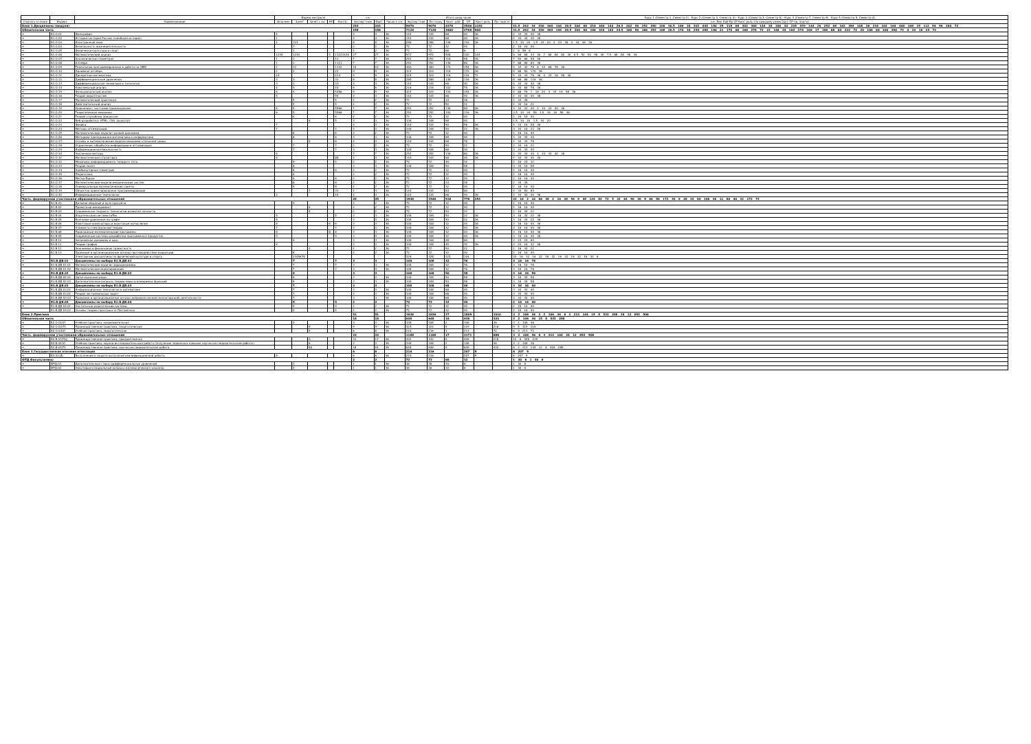| - | - | - | Форма контроля | | | | | з.е. | | - | Итого акад.часов | | | | | | Курс 1 (Семестр 1, Семестр 2) · Курс 2 (Семестр 3, Семестр 4) · Курс 3 (Семестр 5, Семестр 6) · Курс 4 (Семестр 7, Семестр 8) · Курс 5 (Семестр 9, Семестр А) |
| --- | --- | --- | --- | --- | --- | --- | --- | --- | --- | --- | --- | --- | --- | --- | --- | --- | --- |
| Считать в плане | Индекс | Наименование | Экза мен | Зачет | Зачет с оц. | КР | Контр. | Экспер тное | Факт | Часов в з.е. | Экспер тное | По плану | Конт. раб. | СР | Конт роль | Пр. подгот | з.е. Лек Лаб Пр СР Конт роль (по каждому семестру); СР пр. подгот |
| Блок 1.Дисциплины (модули) | | | | | | | | 243 | 243 | | 9076 | 9076 | 4378 | 3546 | 1152 | | 31.5 262 34 330 364 144 28.5 204 68 218 440 144 26.5 202 50 252 390 108 30.5 186 34 302 444 180 29 218 68 302 360 144 28 180 34 228 470 144 26 252 68 162 394 108 28 234 102 164 440 108 15 112 56 56 244 72 |
| Обязательная часть | | | | | | | | 198 | 198 | | 7128 | 7128 | 3460 | 2768 | 900 | | 31.5 262 34 330 364 144 28.5 204 68 186 424 144 24.5 186 50 186 352 108 28.5 170 34 254 388 180 21 170 68 168 278 72 23 148 34 164 374 108 17 186 68 64 222 72 20 186 68 100 294 72 4 32 16 24 72 |
| + | Б1.О.01 | Философия | 5 | | | | | 4 | 4 | 36 | 144 | 144 | 68 | 40 | 36 | | 4 34 34 40 36 |
| + | Б1.О.02 | История (история России, всеобщая история) | 1 | | | | | 4 | 4 | 36 | 144 | 144 | 68 | 40 | 36 | | 4 34 34 40 36 |
| + | Б1.О.03 | Иностранный язык | 4 | 123 | | | | 8 | 8 | 36 | 288 | 288 | 136 | 116 | 36 | | 1.5 34 20 1.5 34 20 2 34 38 3 34 38 36 |
| + | Б1.О.04 | Безопасность жизнедеятельности | | 7 | | | | 2 | 2 | 36 | 72 | 72 | 32 | 40 | | | 2 16 16 40 |
| + | Б1.О.05 | Физическая культура и спорт | | 1 | | | | 2 | 2 | 36 | 72 | 72 | 66 | 6 | | | 2 8 58 6 |
| + | Б1.О.06 | Математический анализ | 1234 | 1234 | | 4 | 11223344 | 27 | 27 | 36 | 972 | 972 | 508 | 320 | 144 | | 6 68 68 44 36 7 68 68 80 36 6.5 50 50 98 36 7.5 68 68 98 36 |
| + | Б1.О.07 | Аналитическая геометрия | 1 | 1 | | | 11 | 7 | 7 | 36 | 252 | 252 | 118 | 98 | 36 | | 7 50 68 98 36 |
| + | Б1.О.08 | Алгебра | 1 | 1 | | | 1111 | 7 | 7 | 36 | 252 | 252 | 136 | 80 | 36 | | 7 68 68 80 36 |
| + | Б1.О.09 | Технологии программирования и работа на ЭВМ | 2 | 12 | | | 1122 | 10 | 10 | 36 | 360 | 360 | 170 | 154 | 36 | | 4 34 34 76 6 34 68 78 36 |
| + | Б1.О.10 | Линейная алгебра | 2 | 2 | | | 22 | 9 | 9 | 36 | 324 | 324 | 118 | 170 | 36 | | 9 68 50 170 36 |
| + | Б1.О.11 | Дискретная математика | 24 | | | | 224 | 9 | 9 | 36 | 324 | 324 | 118 | 134 | 72 | | 5 34 34 76 36 4 34 16 58 36 |
| + | Б1.О.12 | Дифференциальные уравнения | 3 | 3 | | | 33 | 8 | 8 | 36 | 288 | 288 | 136 | 116 | 36 | | 8 68 68 116 36 |
| + | Б1.О.13 | Дифференциальная геометрия и топология | 3 | 3 | | | 33 | 4 | 4 | 36 | 144 | 144 | 68 | 40 | 36 | | 4 34 34 40 36 |
| + | Б1.О.14 | Комплексный анализ | 4 | 4 | | | 44 | 6 | 6 | 36 | 216 | 216 | 102 | 78 | 36 | | 6 34 68 78 36 |
| + | Б1.О.15 | Функциональный анализ | 6 | 4 | | | 4456 | 9 | 9 | 36 | 324 | 324 | 134 | 154 | 36 | | 4 68 76 1 16 20 4 34 16 58 36 |
| + | Б1.О.16 | Теория вероятностей | 5 | | | | 55 | 4 | 4 | 36 | 144 | 144 | 68 | 40 | 36 | | 4 34 34 40 36 |
| + | Б1.О.17 | Математический практикум | | 5 | | | 5 | 2 | 2 | 36 | 72 | 72 | 34 | 38 | | | 2 34 38 |
| + | Б1.О.18 | Действительный анализ | | 5 | | | 5 | 2 | 2 | 36 | 72 | 72 | 50 | 22 | | | 2 34 16 22 |
| + | Б1.О.19 | Уравнения с частными производными | 6 | 5 | | | 5566 | 7 | 7 | 36 | 252 | 252 | 136 | 80 | 36 | | 3 34 34 40 4 34 34 40 36 |
| + | Б1.О.20 | Теоретическая механика | 6 | 5 | | | 5566 | 7 | 7 | 36 | 252 | 252 | 100 | 116 | 36 | | 3.5 34 34 58 3.5 16 16 58 36 |
| + | Б1.О.21 | Теория случайных процессов | | 6 | | | 6 | 2 | 2 | 36 | 72 | 72 | 32 | 40 | | | 2 16 16 40 |
| + | Б1.О.22 | Веб-разработка: HTML, CSS, Javascript | | | 6 | | 5 | 3 | 3 | 36 | 108 | 108 | 68 | 40 | | | 1.5 34 20 1.5 34 20 |
| + | Б1.О.23 | Физика | 7 | | | | | 4 | 4 | 36 | 144 | 144 | 50 | 58 | 36 | | 4 34 16 58 36 |
| + | Б1.О.24 | Методы оптимизаций | 7 | | | | 7 | 3 | 3 | 36 | 108 | 108 | 50 | 22 | 36 | | 3 34 16 22 36 |
| + | Б1.О.25 | Математические модели газовой динамики | | 8 | | | 8 | 2 | 2 | 36 | 72 | 72 | 32 | 40 | | | 2 16 16 40 |
| + | Б1.О.26 | Методика преподавания математики и информатики | | 8 | | | 8 | 3 | 3 | 36 | 108 | 108 | 68 | 40 | | | 3 34 34 40 |
| + | Б1.О.27 | Основы и математические модели механики сплошной среды | | | 8 | | 8 | 4 | 4 | 36 | 144 | 144 | 68 | 76 | | | 4 34 34 76 |
| + | Б1.О.28 | Управление, обработка информации и оптимизация | | 7 | | | 7 | 2 | 2 | 36 | 72 | 72 | 50 | 22 | | | 2 34 16 22 |
| + | Б1.О.29 | Информационная безопасность | | 7 | | | 7 | 3 | 3 | 36 | 108 | 108 | 68 | 40 | | | 3 34 34 40 |
| + | Б1.О.30 | Численные методы | 8 | | | | | 7 | 7 | 36 | 252 | 252 | 136 | 80 | 36 | | 3 34 34 40 4 34 34 40 36 |
| + | Б1.О.31 | Математическая статистика | 8 | | | | 88 | 4 | 4 | 36 | 144 | 144 | 68 | 40 | 36 | | 4 34 34 40 36 |
| + | Б1.О.32 | Механика деформируемого твердого тела | | 9 | | | 9 | 2 | 2 | 36 | 72 | 72 | 40 | 32 | | | 2 16 24 32 |
| + | Б1.О.33 | Теория чисел | | 8 | | | | 3 | 3 | 36 | 108 | 108 | 50 | 58 | | | 3 34 16 58 |
| + | Б1.О.34 | Комбинаторная геометрия | | 6 | | | 6 | 2 | 2 | 36 | 72 | 72 | 32 | 40 | | | 2 16 16 40 |
| + | Б1.О.35 | Педагогика | | 6 | | | | 2 | 2 | 36 | 72 | 72 | 32 | 40 | | | 2 16 16 40 |
| + | Б1.О.36 | Метод Фурье | | 6 | | | 6 | 2 | 2 | 36 | 72 | 72 | 32 | 40 | | | 2 16 16 40 |
| + | Б1.О.37 | Математические модели механических систем | | 6 | | | 6 | 2 | 2 | 36 | 72 | 72 | 34 | 38 | | | 2 34 38 |
| + | Б1.О.38 | Универсальные математические пакеты | | 9 | | | 9 | 2 | 2 | 36 | 72 | 72 | 32 | 40 | | | 2 16 16 40 |
| + | Б1.О.39 | Объектно-ориентированное программирование | | | 3 | | 33 | 4 | 4 | 36 | 144 | 144 | 84 | 60 | | | 4 34 50 60 |
| + | Б1.О.40 | Информационные технологии | 4 | | | | 44 | 4 | 4 | 36 | 144 | 144 | 68 | 40 | 36 | | 4 34 34 40 36 |
| Часть, формируемая участниками образовательных отношений | | | | | | | | 45 | 45 | | 1948 | 1948 | 918 | 778 | 252 | | 32 16 2 16 66 38 2 16 48 56 8 48 134 82 72 5 32 64 96 36 9 66 98 172 36 8 48 34 64 146 36 11 80 40 32 172 72 |
| + | Б1.В.01 | Деловое общение и культура речи | | 4 | | | | 2 | 2 | 36 | 72 | 72 | 32 | 40 | | | 2 16 16 40 |
| + | Б1.В.02 | Проектный менеджмент | | | 6 | | | 2 | 2 | 36 | 72 | 72 | 32 | 40 | | | 2 16 16 40 |
| + | Б1.В.03 | Современные теории и технологии развития личности | | | 5 | | | 2 | 2 | 36 | 72 | 72 | 50 | 22 | | | 2 16 34 22 |
| + | Б1.В.04 | Издательская система LaTex | 5 | | | | 5 | 3 | 3 | 36 | 108 | 108 | 50 | 22 | 36 | | 3 16 34 22 36 |
| + | Б1.В.05 | Волновое уравнение на графе | 5 | | | | | 3 | 3 | 36 | 108 | 108 | 50 | 22 | 36 | | 3 16 34 22 36 |
| + | Б1.В.06 | Квантовые компьютеры и квантовые вычисления | 6 | | | 6 | 6 | 3 | 3 | 36 | 108 | 108 | 32 | 40 | 36 | | 3 16 16 40 36 |
| + | Б1.В.07 | Элементы спектральной теории | 7 | | | | 7 | 3 | 3 | 36 | 108 | 108 | 32 | 40 | 36 | | 3 16 16 40 36 |
| + | Б1.В.08 | Прикладные математические программы | 8 | | | 8 | 8 | 3 | 3 | 36 | 108 | 108 | 32 | 40 | 36 | | 3 16 16 40 36 |
| + | Б1.В.09 | Современные системы разработки программных продуктов | 9 | | | | 9 | 3 | 3 | 36 | 108 | 108 | 32 | 40 | 36 | | 3 16 16 40 36 |
| + | Б1.В.10 | Нелинейная динамика и хаос | | 9 | | | | 3 | 3 | 36 | 108 | 108 | 48 | 60 | | | 3 24 24 60 |
| + | Б1.В.11 | Теория графов | 9 | | | | | 3 | 3 | 36 | 108 | 108 | 40 | 32 | 36 | | 3 24 16 32 36 |
| + | Б1.В.12 | Экономика и финансовая грамотность | | | 3 | | | 2 | 2 | 36 | 72 | 72 | 50 | 22 | | | 2 16 34 22 |
| + | Б1.В.13 | Правовые и организационные основы противодействия коррупции | | 8 | | | | 2 | 2 | 36 | 72 | 72 | 32 | 40 | | | 2 16 16 40 |
| + | | Элективные дисциплины по физической культуре и спорту | | 2345678 | | | | | | | 328 | 328 | 224 | 104 | | | 32 16 32 16 32 16 32 16 32 16 32 16 32 8 |
| + | Б1.В.ДВ.01 | Дисциплины по выбору Б1.В.ДВ.01 | | 7 | | | 7 | 3 | 3 | | 108 | 108 | 32 | 76 | | | 3 16 16 76 |
| + | Б1.В.ДВ.01.01 | Математические модели гидродинамики | | 7 | | | 7 | 3 | 3 | 36 | 108 | 108 | 32 | 76 | | | 3 16 16 76 |
| - | Б1.В.ДВ.01.02 | Математическое моделирование | | 7 | | | 7 | 3 | 3 | 36 | 108 | 108 | 32 | 76 | | | 3 16 16 76 |
| + | Б1.В.ДВ.02 | Дисциплины по выбору Б1.В.ДВ.02 | | 8 | | | | 3 | 3 | | 108 | 108 | 50 | 58 | | | 3 16 34 58 |
| + | Б1.В.ДВ.02.01 | Ортогональные ряды | | 8 | | | | 3 | 3 | 36 | 108 | 108 | 50 | 58 | | | 3 16 34 58 |
| - | Б1.В.ДВ.02.02 | Дополнительные вопросы теории меры и измеримых функций | | 8 | | | | 3 | 3 | 36 | 108 | 108 | 50 | 58 | | | 3 16 34 58 |
| + | Б1.В.ДВ.03 | Дисциплины по выбору Б1.В.ДВ.03 | | 7 | | | | 3 | 3 | | 108 | 108 | 68 | 40 | | | 3 34 34 40 |
| + | Б1.В.ДВ.03.01 | Информационные технологии в математике | | 7 | | | | 3 | 3 | 36 | 108 | 108 | 68 | 40 | | | 3 34 34 40 |
| - | Б1.В.ДВ.03.02 | Теория экстремальных задач | | 7 | | | | 3 | 3 | 36 | 108 | 108 | 68 | 40 | | | 3 34 34 40 |
| - | Б1.В.ДВ.03.03 | Правовые и организационные основы добровольческой (волонтерской) деятельности | | 7 | | | | 3 | 3 | 36 | 108 | 108 | 68 | 40 | | | 3 34 34 40 |
| + | Б1.В.ДВ.04 | Дисциплины по выбору Б1.В.ДВ.04 | | 9 | | | 9 | 2 | 2 | | 72 | 72 | 32 | 40 | | | 2 16 16 40 |
| + | Б1.В.ДВ.04.01 | Настольные издательские системы | | 9 | | | 9 | 2 | 2 | 36 | 72 | 72 | 32 | 40 | | | 2 16 16 40 |
| - | Б1.В.ДВ.04.02 | Основы теории пространств Понтрягина | | 9 | | | 9 | 2 | 2 | 36 | 72 | 72 | 32 | 40 | | | 2 16 16 40 |
| Блок 2.Практика | | | | | | | | 51 | 51 | | 1836 | 1836 | 27 | 1809 | | 1010 | 3 2 106 36 3 2 106 36 6 3 213 144 15 8 532 288 24 12 852 506 |
| Обязательная часть | | | | | | | | 18 | 18 | | 648 | 648 | 10 | 638 | | 324 | 3 2 106 36 15 8 532 288 |
| + | Б2.О.01(У) | Учебная практика, ознакомительная | | 4 | | | | 3 | 3 | 36 | 108 | 108 | 2 | 106 | | 36 | 3 2 106 36 |
| + | Б2.О.02(П) | Производственная практика, педагогическая | | | 9 | | | 9 | 9 | 36 | 324 | 324 | 5 | 319 | | 216 | 9 5 319 216 |
| + | Б2.О.03(У) | Учебная практика, педагогическая | | | 9 | | | 6 | 6 | 36 | 216 | 216 | 3 | 213 | | 72 | 6 3 213 72 |
| Часть, формируемая участниками образовательных отношений | | | | | | | | 33 | 33 | | 1188 | 1188 | 17 | 1171 | | 686 | 3 2 106 36 6 3 213 144 24 12 852 506 |
| + | Б2.В.01(Пд) | Производственная практика, преддипломная | | | A | | | 12 | 12 | 36 | 432 | 432 | 6 | 426 | | 218 | 12 6 426 218 |
| + | Б2.В.02(У) | Учебная практика, научно-исследовательская работа (получение первичных навыков научно-исследовательской работы) | | | 6 | | | 3 | 3 | 36 | 108 | 108 | 2 | 106 | | 36 | 3 2 106 36 |
| + | Б2.В.03(П) | Производственная практика, научно-исследовательская работа | | | 8A | | | 18 | 18 | 36 | 648 | 648 | 9 | 639 | | 432 | 6 3 213 144 12 6 426 288 |
| Блок 3.Государственная итоговая аттестация | | | | | | | | 6 | 6 | | 216 | 216 | | 207 | 9 | | 6 207 9 |
| + | Б3.01(Д) | Выполнение и защита выпускной квалификационной работы | A | | | | | 6 | 6 | 36 | 216 | 216 | | 207 | 9 | | 6 207 9 |
| ФТД.Факультативы | | | | | | | | 2 | 2 | | 72 | 72 | 60 | 12 | | | 1 30 6 1 30 6 |
| + | ФТД.01 | Дополнительные главы дифференциальных уравнений | | 3 | | | | 1 | 1 | 36 | 36 | 36 | 30 | 6 | | | 1 30 6 |
| + | ФТД.02 | Некоторые специальные вопросы математического анализа | | 4 | | | | 1 | 1 | 36 | 36 | 36 | 30 | 6 | | | 1 30 6 |